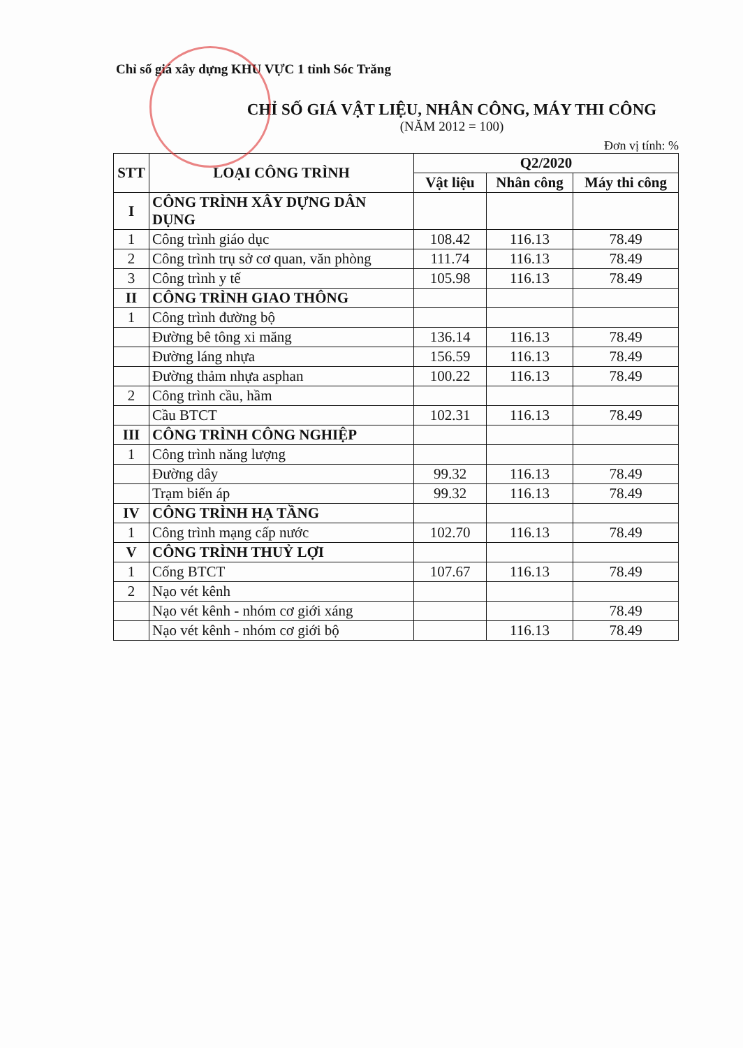Chỉ số giá xây dựng KHU VỰC 1 tỉnh Sóc Trăng
CHỈ SỐ GIÁ VẬT LIỆU, NHÂN CÔNG, MÁY THI CÔNG
(NĂM 2012 = 100)
Đơn vị tính: %
| STT | LOẠI CÔNG TRÌNH | Q2/2020 | | |
| --- | --- | --- | --- | --- |
| | | Vật liệu | Nhân công | Máy thi công |
| I | CÔNG TRÌNH XÂY DỰNG DÂN DỤNG | | | |
| 1 | Công trình giáo dục | 108.42 | 116.13 | 78.49 |
| 2 | Công trình trụ sở cơ quan, văn phòng | 111.74 | 116.13 | 78.49 |
| 3 | Công trình y tế | 105.98 | 116.13 | 78.49 |
| II | CÔNG TRÌNH GIAO THÔNG | | | |
| 1 | Công trình đường bộ | | | |
| | Đường bê tông xi măng | 136.14 | 116.13 | 78.49 |
| | Đường láng nhựa | 156.59 | 116.13 | 78.49 |
| | Đường thảm nhựa asphan | 100.22 | 116.13 | 78.49 |
| 2 | Công trình cầu, hầm | | | |
| | Cầu BTCT | 102.31 | 116.13 | 78.49 |
| III | CÔNG TRÌNH CÔNG NGHIỆP | | | |
| 1 | Công trình năng lượng | | | |
| | Đường dây | 99.32 | 116.13 | 78.49 |
| | Trạm biến áp | 99.32 | 116.13 | 78.49 |
| IV | CÔNG TRÌNH HẠ TẦNG | | | |
| 1 | Công trình mạng cấp nước | 102.70 | 116.13 | 78.49 |
| V | CÔNG TRÌNH THUỶ LỢI | | | |
| 1 | Cống BTCT | 107.67 | 116.13 | 78.49 |
| 2 | Nạo vét kênh | | | |
| | Nạo vét kênh - nhóm cơ giới xáng | | | 78.49 |
| | Nạo vét kênh - nhóm cơ giới bộ | | 116.13 | 78.49 |